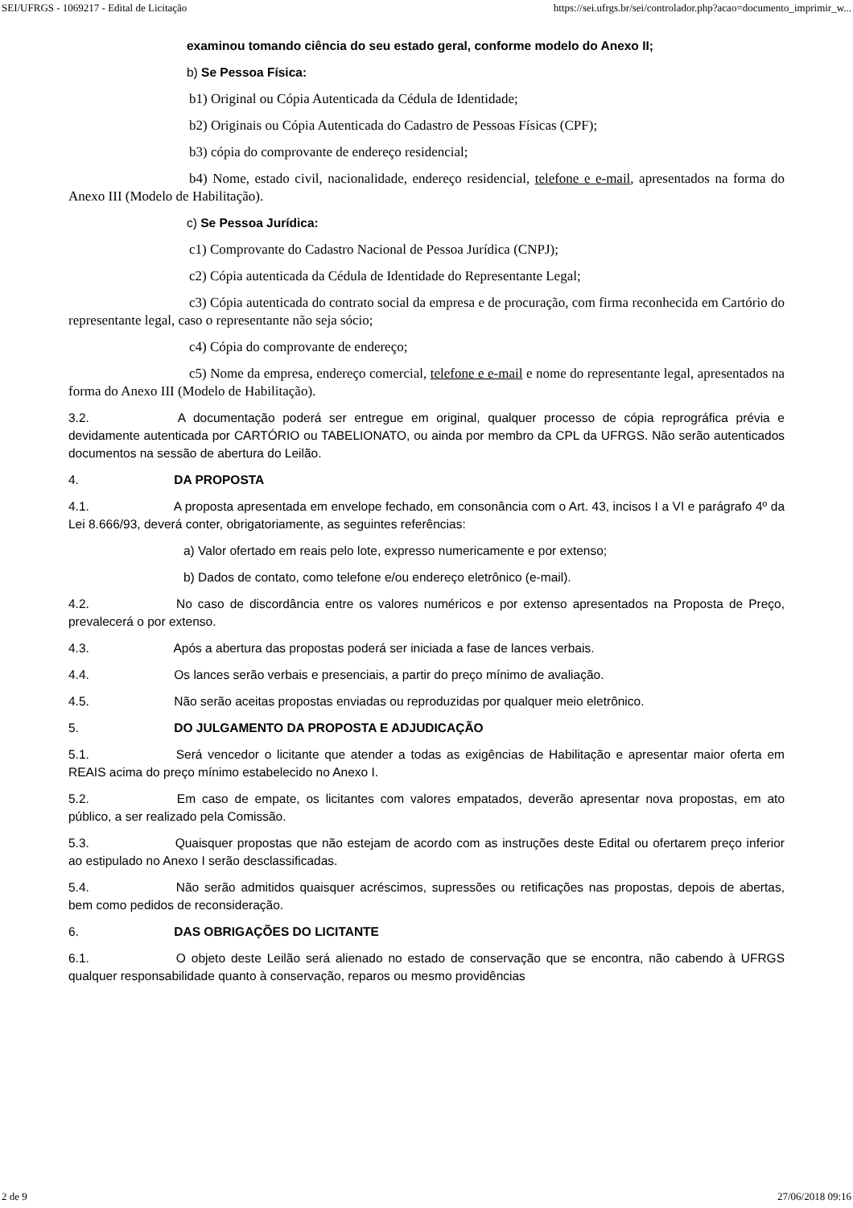SEI/UFRGS - 1069217 - Edital de Licitação https://sei.ufrgs.br/sei/controlador.php?acao=documento_imprimir_w...
examinou tomando ciência do seu estado geral, conforme modelo do Anexo II;
b) Se Pessoa Física:
b1) Original ou Cópia Autenticada da Cédula de Identidade;
b2) Originais ou Cópia Autenticada do Cadastro de Pessoas Físicas (CPF);
b3) cópia do comprovante de endereço residencial;
b4) Nome, estado civil, nacionalidade, endereço residencial, telefone e e-mail, apresentados na forma do Anexo III (Modelo de Habilitação).
c) Se Pessoa Jurídica:
c1) Comprovante do Cadastro Nacional de Pessoa Jurídica (CNPJ);
c2) Cópia autenticada da Cédula de Identidade do Representante Legal;
c3) Cópia autenticada do contrato social da empresa e de procuração, com firma reconhecida em Cartório do representante legal, caso o representante não seja sócio;
c4) Cópia do comprovante de endereço;
c5) Nome da empresa, endereço comercial, telefone e e-mail e nome do representante legal, apresentados na forma do Anexo III (Modelo de Habilitação).
3.2. A documentação poderá ser entregue em original, qualquer processo de cópia reprográfica prévia e devidamente autenticada por CARTÓRIO ou TABELIONATO, ou ainda por membro da CPL da UFRGS. Não serão autenticados documentos na sessão de abertura do Leilão.
4. DA PROPOSTA
4.1. A proposta apresentada em envelope fechado, em consonância com o Art. 43, incisos I a VI e parágrafo 4º da Lei 8.666/93, deverá conter, obrigatoriamente, as seguintes referências:
a) Valor ofertado em reais pelo lote, expresso numericamente e por extenso;
b) Dados de contato, como telefone e/ou endereço eletrônico (e-mail).
4.2. No caso de discordância entre os valores numéricos e por extenso apresentados na Proposta de Preço, prevalecerá o por extenso.
4.3. Após a abertura das propostas poderá ser iniciada a fase de lances verbais.
4.4. Os lances serão verbais e presenciais, a partir do preço mínimo de avaliação.
4.5. Não serão aceitas propostas enviadas ou reproduzidas por qualquer meio eletrônico.
5. DO JULGAMENTO DA PROPOSTA E ADJUDICAÇÃO
5.1. Será vencedor o licitante que atender a todas as exigências de Habilitação e apresentar maior oferta em REAIS acima do preço mínimo estabelecido no Anexo I.
5.2. Em caso de empate, os licitantes com valores empatados, deverão apresentar nova propostas, em ato público, a ser realizado pela Comissão.
5.3. Quaisquer propostas que não estejam de acordo com as instruções deste Edital ou ofertarem preço inferior ao estipulado no Anexo I serão desclassificadas.
5.4. Não serão admitidos quaisquer acréscimos, supressões ou retificações nas propostas, depois de abertas, bem como pedidos de reconsideração.
6. DAS OBRIGAÇÕES DO LICITANTE
6.1. O objeto deste Leilão será alienado no estado de conservação que se encontra, não cabendo à UFRGS qualquer responsabilidade quanto à conservação, reparos ou mesmo providências
2 de 9 27/06/2018 09:16